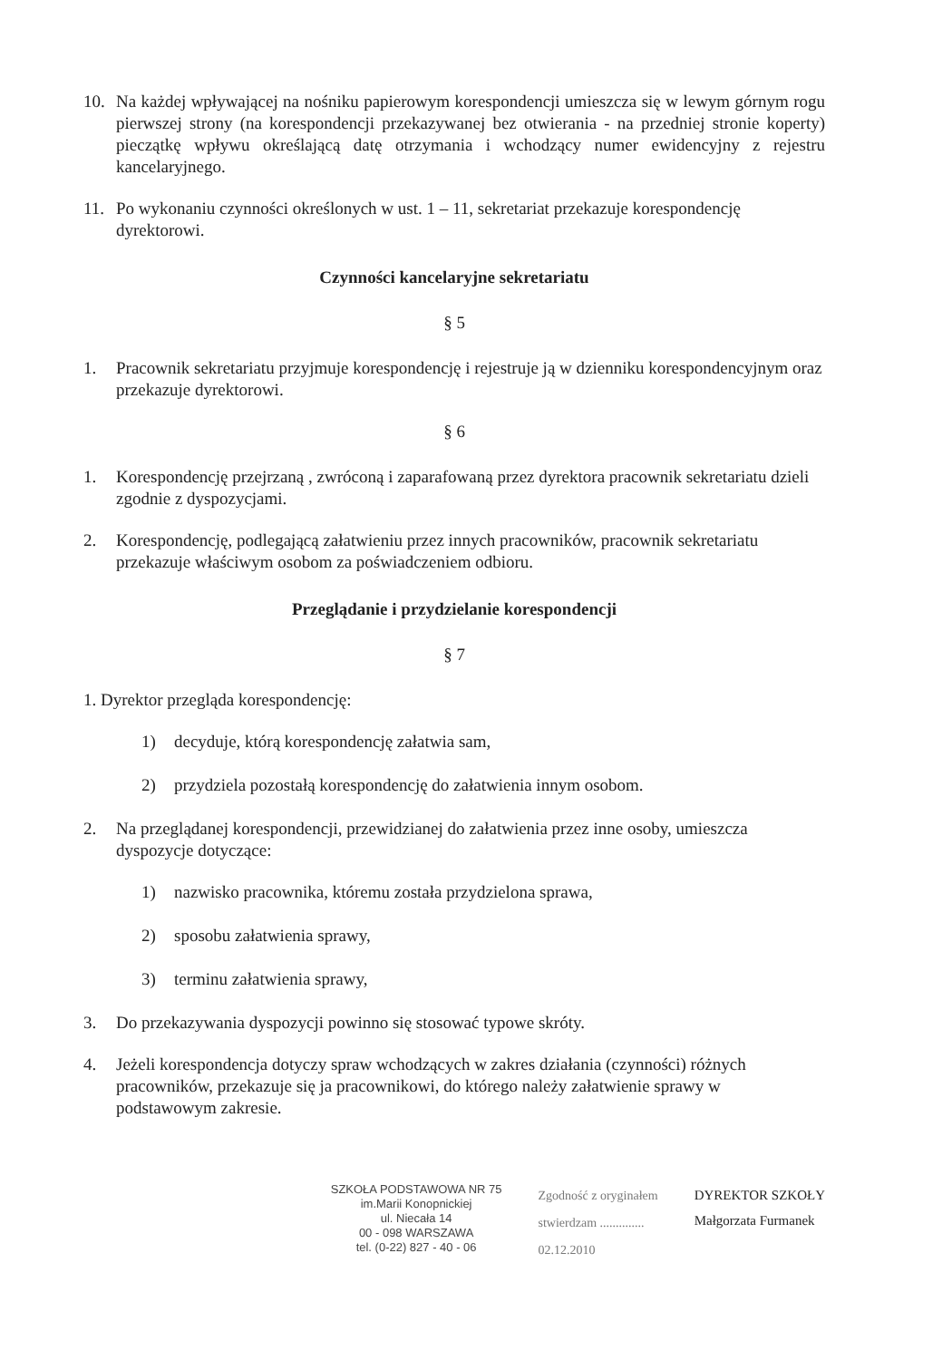10. Na każdej wpływającej na nośniku papierowym korespondencji umieszcza się w lewym górnym rogu pierwszej strony (na korespondencji przekazywanej bez otwierania - na przedniej stronie koperty) pieczątkę wpływu określającą datę otrzymania i wchodzący numer ewidencyjny z rejestru kancelaryjnego.
11. Po wykonaniu czynności określonych w ust. 1 – 11, sekretariat przekazuje korespondencję dyrektorowi.
Czynności kancelaryjne sekretariatu
§ 5
1. Pracownik sekretariatu przyjmuje korespondencję i rejestruje ją w dzienniku korespondencyjnym oraz przekazuje dyrektorowi.
§ 6
1. Korespondencję przejrzaną , zwróconą i zaparafowaną przez dyrektora pracownik sekretariatu dzieli zgodnie z dyspozycjami.
2. Korespondencję, podlegającą załatwieniu przez innych pracowników, pracownik sekretariatu przekazuje właściwym osobom za poświadczeniem odbioru.
Przeglądanie i przydzielanie korespondencji
§ 7
1. Dyrektor przegląda korespondencję:
1) decyduje, którą korespondencję załatwia sam,
2) przydziela pozostałą korespondencję do załatwienia innym osobom.
2. Na przeglądanej korespondencji, przewidzianej do załatwienia przez inne osoby, umieszcza dyspozycje dotyczące:
1) nazwisko pracownika, któremu została przydzielona sprawa,
2) sposobu załatwienia sprawy,
3) terminu załatwienia sprawy,
3. Do przekazywania dyspozycji powinno się stosować typowe skróty.
4. Jeżeli korespondencja dotyczy spraw wchodzących w zakres działania (czynności) różnych pracowników, przekazuje się ja pracownikowi, do którego należy załatwienie sprawy w podstawowym zakresie.
SZKOŁA PODSTAWOWA NR 75
im.Marii Konopnickiej
ul. Niecała 14
00 - 098 WARSZAWA
tel. (0-22) 827 - 40 - 06
Zgodność z oryginałem
stwierdzam ..............
02.12.2010
DYREKTOR SZKOŁY
Małgorzata Furmanek